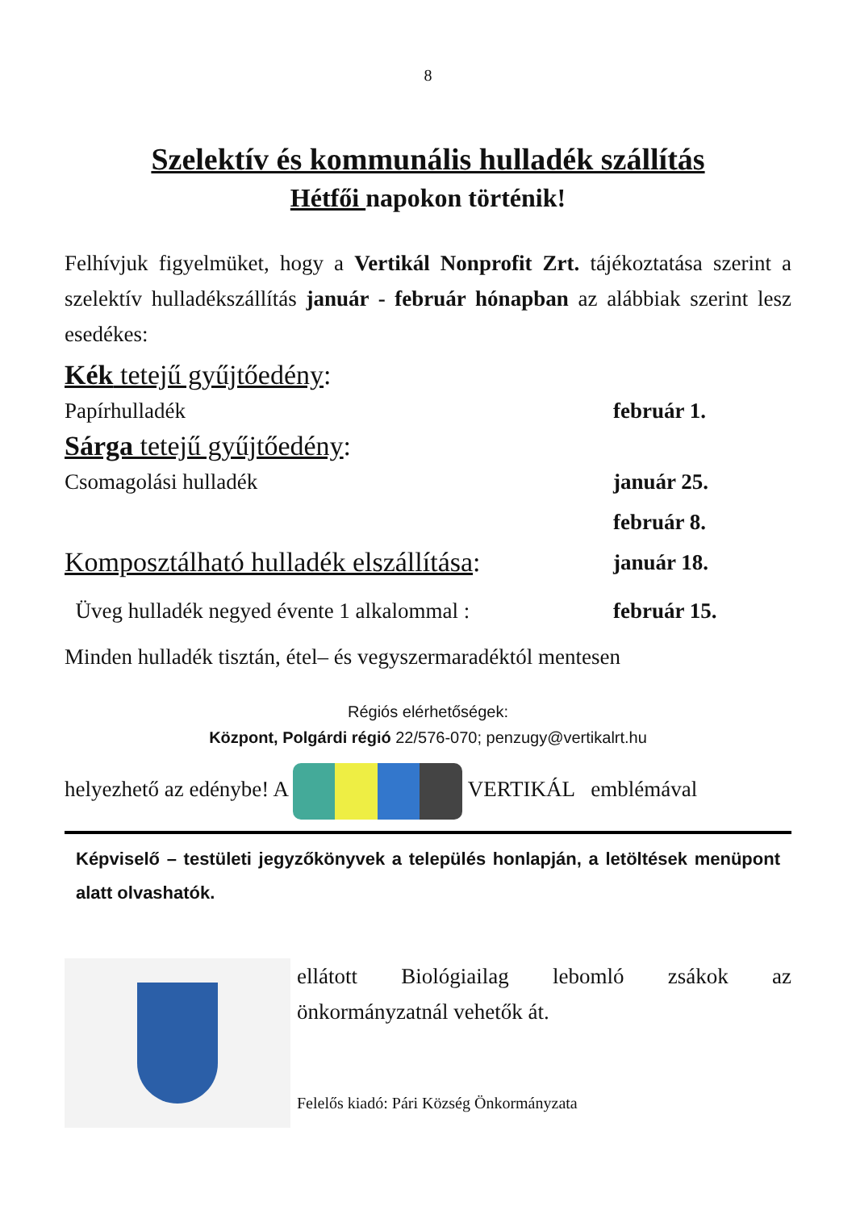8
Szelektív és kommunális hulladék szállítás
Hétfői napokon történik!
Felhívjuk figyelmüket, hogy a Vertikál Nonprofit Zrt. tájékoztatása szerint a szelektív hulladékszállítás január - február hónapban az alábbiak szerint lesz esedékes:
Kék tetejű gyűjtőedény:
Papírhulladék február 1.
Sárga tetejű gyűjtőedény:
Csomagolási hulladék január 25.
február 8.
Komposztálható hulladék elszállítása: január 18.
Üveg hulladék negyed évente 1 alkalommal : február 15.
Minden hulladék tisztán, étel– és vegyszermaradéktól mentesen
Régiós elérhetőségek:
Központ, Polgárdi régió 22/576-070; penzugy@vertikalrt.hu
helyezhető az edénybe! A VERTIKÁL emblémával
Képviselő – testületi jegyzőkönyvek a település honlapján, a letöltések menüpont alatt olvashatók.
ellátott Biológiailag lebomló zsákok az önkormányzatnál vehetők át.
Felelős kiadó: Pári Község Önkormányzata